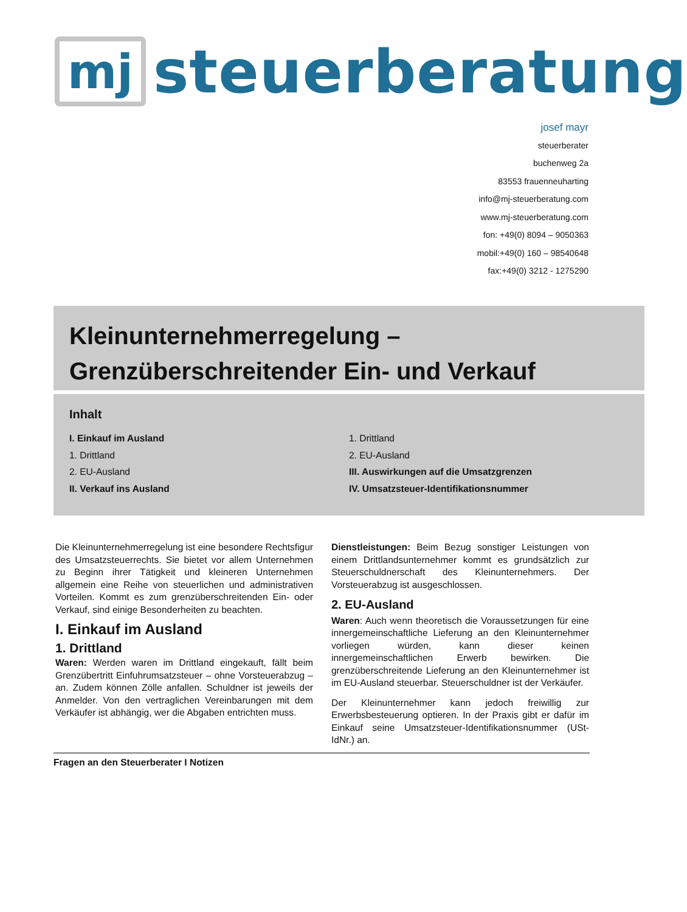mj
steuerberatung
josef mayr
steuerberater
buchenweg 2a
83553 frauenneuharting
info@mj-steuerberatung.com
www.mj-steuerberatung.com
fon: +49(0) 8094 – 9050363
mobil:+49(0) 160 – 98540648
fax:+49(0) 3212 - 1275290
Kleinunternehmerregelung –
Grenzüberschreitender Ein- und Verkauf
Inhalt
I. Einkauf im Ausland
1. Drittland
2. EU-Ausland
II. Verkauf ins Ausland
1. Drittland
2. EU-Ausland
III. Auswirkungen auf die Umsatzgrenzen
IV. Umsatzsteuer-Identifikationsnummer
Die Kleinunternehmerregelung ist eine besondere Rechtsfigur des Umsatzsteuerrechts. Sie bietet vor allem Unternehmen zu Beginn ihrer Tätigkeit und kleineren Unternehmen allgemein eine Reihe von steuerlichen und administrativen Vorteilen. Kommt es zum grenzüberschreitenden Ein- oder Verkauf, sind einige Besonderheiten zu beachten.
I. Einkauf im Ausland
1. Drittland
Waren: Werden waren im Drittland eingekauft, fällt beim Grenzübertritt Einfuhrumsatzsteuer – ohne Vorsteuerabzug – an. Zudem können Zölle anfallen. Schuldner ist jeweils der Anmelder. Von den vertraglichen Vereinbarungen mit dem Verkäufer ist abhängig, wer die Abgaben entrichten muss.
Dienstleistungen: Beim Bezug sonstiger Leistungen von einem Drittlandsunternehmer kommt es grundsätzlich zur Steuerschuldnerschaft des Kleinunternehmers. Der Vorsteuerabzug ist ausgeschlossen.
2. EU-Ausland
Waren: Auch wenn theoretisch die Voraussetzungen für eine innergemeinschaftliche Lieferung an den Kleinunternehmer vorliegen würden, kann dieser keinen innergemeinschaftlichen Erwerb bewirken. Die grenzüberschreitende Lieferung an den Kleinunternehmer ist im EU-Ausland steuerbar. Steuerschuldner ist der Verkäufer.
Der Kleinunternehmer kann jedoch freiwillig zur Erwerbsbesteuerung optieren. In der Praxis gibt er dafür im Einkauf seine Umsatzsteuer-Identifikationsnummer (USt-IdNr.) an.
Fragen an den Steuerberater I Notizen